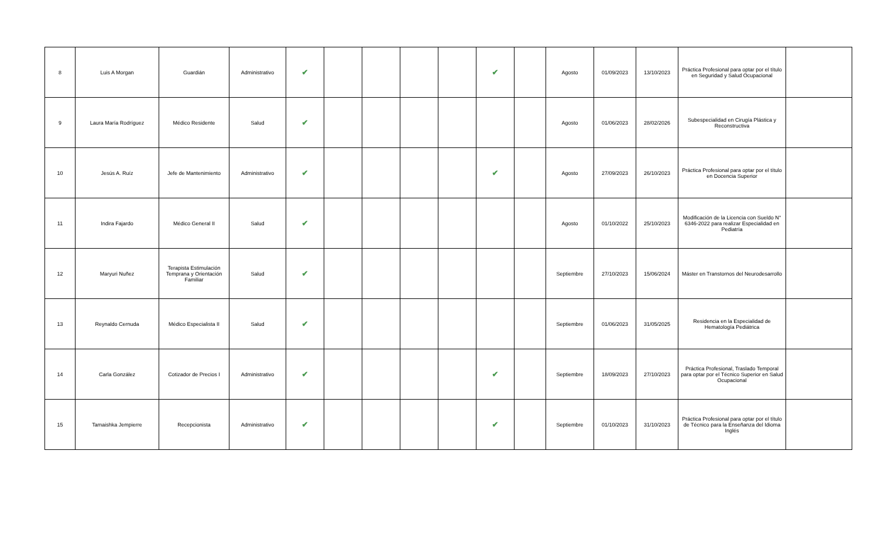| 8 | Luis A Morgan | Guardián | Administrativo | ✔ | | | | | ✔ | | Agosto | 01/09/2023 | 13/10/2023 | Práctica Profesional para optar por el título en Seguridad y Salud Ocupacional | |
| 9 | Laura María Rodríguez | Médico Residente | Salud | ✔ | | | | | | | Agosto | 01/06/2023 | 28/02/2026 | Subespecialidad en Cirugía Plástica y Reconstructiva | |
| 10 | Jesús A. Ruíz | Jefe de Mantenimiento | Administrativo | ✔ | | | | | ✔ | | Agosto | 27/09/2023 | 26/10/2023 | Práctica Profesional para optar por el título en Docencia Superior | |
| 11 | Indira Fajardo | Médico General II | Salud | ✔ | | | | | | | Agosto | 01/10/2022 | 25/10/2023 | Modificación de la Licencia con Sueldo N° 6346-2022 para realizar Especialidad en Pediatría | |
| 12 | Maryuri Nuñez | Terapista Estimulación Temprana y Orientación Familiar | Salud | ✔ | | | | | | | Septiembre | 27/10/2023 | 15/06/2024 | Máster en Transtornos del Neurodesarrollo | |
| 13 | Reynaldo Cernuda | Médico Especialista II | Salud | ✔ | | | | | | | Septiembre | 01/06/2023 | 31/05/2025 | Residencia en la Especialidad de Hematología Pediátrica | |
| 14 | Carla González | Cotizador de Precios I | Administrativo | ✔ | | | | | ✔ | | Septiembre | 18/09/2023 | 27/10/2023 | Práctica Profesional, Traslado Temporal para optar por el Técnico Superior en Salud Ocupacional | |
| 15 | Tamaishka Jempierre | Recepcionista | Administrativo | ✔ | | | | | ✔ | | Septiembre | 01/10/2023 | 31/10/2023 | Práctica Profesional para optar por el título de Técnico para la Enseñanza del Idioma Inglés | |